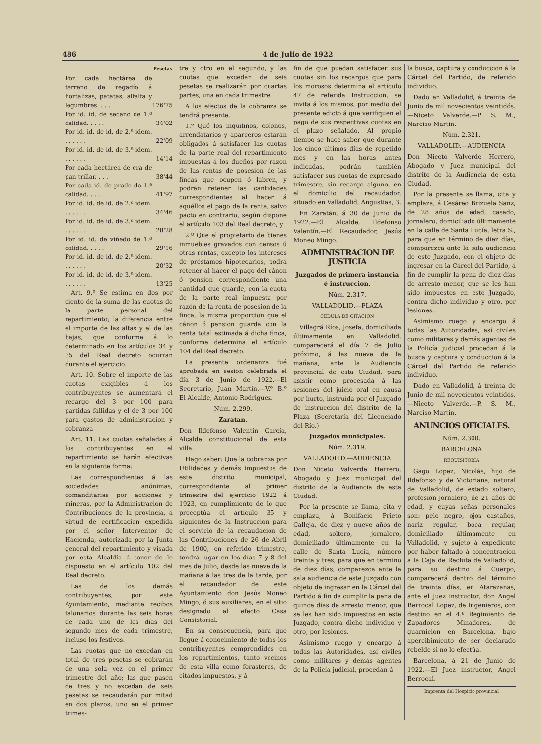486 4 de Julio de 1922
| | Pesetas |
| Por cada hectárea de terreno de regadío á hortalizas, patatas, alfalfa y legumbres. . . . | 176'75 |
| Por id. id. de secano de 1.ª calidad. . . . . | 34'02 |
| Por id. id. de id. de 2.ª idem. . . . . . . | 22'09 |
| Por id. id. de id. de 3.ª idem. . . . . . . | 14'14 |
| Por cada hectárea de era de pan trillar. . . . | 38'44 |
| Por cada id. de prado de 1.ª calidad. . . . . | 41'97 |
| Por id. id. de id. de 2.ª idem. . . . . . . | 34'46 |
| Por id. id. de id. de 3.ª idem. . . . . . . | 28'28 |
| Por id. id. de viñedo de 1.ª calidad. . . . . | 29'16 |
| Por id. id. de id. de 2.ª idem. . . . . . . | 20'32 |
| Por id. id. de id. de 3.ª idem. . . . . . . | 13'25 |
Art. 9.º Se estima en dos por ciento de la suma de las cuotas de la parte personal del repartimiento; la diferencia entre el importe de las altas y el de las bajas, que conforme á lo determinado en los artículos 34 y 35 del Real decreto ocurran durante el ejercicio.
Art. 10. Sobre el importe de las cuotas exigibles á los contribuyentes se aumentará el recargo del 3 por 100 para partidas fallidas y el de 3 por 100 para gastos de administracion y cobranza
Art. 11. Las cuotas señaladas á los contribuyentes en el repartimiento se harán efectivas en la siguiente forma:
Las correspondientes á las sociedades anónimas, comanditarias por acciones y mineras, por la Administracion de Contribuciones de la provincia, á virtud de certificacion expedida por el señor Interventor de Hacienda, autorizada por la Junta general del repartimiento y visada por esta Alcaldía á tenor de lo dispuesto en el artículo 102 del Real decreto.
Las de los demás contribuyentes, por este Ayuntamiento, mediante recibos talonarios durante las seis horas de cada uno de los días del segundo mes de cada trimestre, incluso los festivos.
Las cuotas que no excedan en total de tres pesetas se cobrarán de una sola vez en el primer trimestre del año; las que pasen de tres y no excedan de seis pesetas se recaudarán por mitad en dos plazos, uno en el primer trimes-
tre y otro en el segundo, y las cuotas que excedan de seis pesetas se realizarán por cuartas partes, una en cada trimestre.
A los efectos de la cobranza se tendrá presente.
1.º Qué los inquilinos, colonos, arrendatarios y aparceros estarán obligados á satisfacer las cuotas de la parte real del repartimiento impuestas á los dueños por razon de las rentas de posesion de las fincas que ocupen ó labren, y podrán retener las cantidades correspondientes al hacer á aquéllos el pago de la renta, salvo pacto en contrario, según dispone el artículo 103 del Real decreto, y
2.º Que el propietario de bienes inmuebles gravados con censos ú otras rentas, excepto los intereses de préstamos hipotecarios, podrá retener al hacer el pago del cánon ó pension correspondiente una cantidad que guarde, con la cuota de la parte real impuesta por razón de la renta de posesion de la finca, la misma proporcion que el cánon ó pension guarda con la renta total estimada á dicha finca, conforme determina el artículo 104 del Real decreto.
La presente ordenanza fué aprobada en sesion celebrada el día 3 de Junio de 1922.—El Secretario, Juan Martín.—V.º B.º El Alcalde, Antonio Rodriguez.
Núm. 2.299.
Zaratan.
Don Ildefonso Valentín García, Alcalde constitucional de esta villa.
Hago saber: Que la cobranza por Utilidades y demás impuestos de este distrito municipal, correspondiente al primer trimestre del ejercicio 1922 á 1923, en cumplimiento de lo que preceptúa el artículo 35 y siguientes de la Instruccion para el servicio de la recaudacion de las Contribuciones de 26 de Abril de 1900, en referido trimestre, tendrá lugar en los días 7 y 8 del mes de Julio, desde las nueve de la mañana á las tres de la tarde, por el recaudador de este Ayuntamiento don Jesús Moneo Mingo, ó sus auxiliares, en el sitio designado al efecto Casa Consistorial.
En su consecuencia, para que llegue á conocimiento de todos los contribuyentes comprendidos en los repartimientos, tanto vecinos de esta villa como forasteros, de citados impuestos, y á
fin de que puedan satisfacer sus cuotas sin los recargos que para los morosos determina el artículo 47 de referida Instruccion, se invita á los mismos, por medio del presente edicto á que verifiquen el pago de sus respectivas cuotas en el plazo señalado. Al propio tiempo se hace saber que durante los cinco últimos días de repetido mes y en las horas antes indicadas, podrán también satisfacer sus cuotas de expresado trimestre, sin recargo alguno, en el domicilio del recaudador, situado en Valladolid, Angustias, 3.
En Zaratán, á 30 de Junio de 1922.—El Alcalde, Ildefonso Valentín.—El Recaudador, Jesús Moneo Mingo.
ADMINISTRACION DE JUSTICIA
Juzgados de primera instancia é instruccion.
Núm. 2.317.
VALLADOLID.—PLAZA
CEDULA DE CITACION
Villagrá Ríos, Josefa, domiciliada últimamente en Valladolid, comparecerá el día 7 de Julio próximo, á las nueve de la mañana, ante la Audiencia provincial de esta Ciudad, para asistir como procesada á las sesiones del juicio oral en causa por hurto, instruída por el Juzgado de instruccion del distrito de la Plaza (Secretaría del Licenciado del Río.)
Juzgados municipales.
Núm. 2.319.
VALLADOLID.—AUDIENCIA
Don Niceto Valverde Herrero, Abogado y Juez municipal del distrito de la Audiencia de esta Ciudad.
Por la presente se llama, cita y emplaza, á Bonifacio Prieto Calleja, de diez y nueve años de edad, soltero, jornalero, domiciliado últimamente en la calle de Santa Lucía, número treinta y tres, para que en término de diez días, comparezca ante la sala audiencia de este Juzgado con objeto de ingresar en la Cárcel del Partido á fin de cumplir la pena de quince días de arresto menor, que se les han sido impuestos en este Juzgado, contra dicho individuo y otro, por lesiones.
Asimismo ruego y encargo á todas las Autoridades, así civiles como militares y demás agentes de la Policía judicial, procedan á
la busca, captura y conduccion á la Cárcel del Partido, de referido individuo.
Dado en Valladolid, á treinta de Junio de mil novecientos veintidós.—Niceto Valverde.—P. S. M., Narciso Martin.
Núm. 2.321.
VALLADOLID.—AUDIENCIA
Don Niceto Valverde Herrero, Abogado y Juez municipal del distrito de la Audiencia de esta Ciudad.
Por la presente se llama, cita y emplaza, á Cesáreo Brizuela Sanz, de 28 años de edad, casado, jornalero, domiciliado últimamente en la calle de Santa Lucía, letra S., para que en término de diez días, comparezca ante la sala audiencia de este Juzgado, con el objeto de ingresar en la Cárcel del Partido, á fin de cumplir la pena de diez días de arresto menor, que se les han sido impuestos en este Juzgado, contra dicho individuo y otro, por lesiones.
Asimismo ruego y encargo á todas las Autoridades, así civiles como militares y demás agentes de la Policía judicial procedan á la busca y captura y conduccion á la Cárcel del Partido de referido individuo.
Dado en Valladolid, á treinta de Junio de mil novecientos veintidós.—Niceto Valverde.—P. S. M., Narciso Martin.
ANUNCIOS OFICIALES.
Núm. 2.300.
BARCELONA
REQUISITORIA
Gago Lopez, Nicolás, hijo de Ildefonso y de Victoriana, natural de Valladolid, de estado soltero, profesion jornalero, de 21 años de edad, y cuyas señas personales son: pelo negro, ojos castaños, nariz regular, boca regular, domiciliado últimamente en Valladolid, y sujeto á expediente por haber faltado á concentracion á la Caja de Recluta de Valladolid, para su destino á Cuerpo, comparecerá dentro del término de treinta días, en Atarazanas, ante el Juez instructor, don Angel Berrocal Lopez, de Ingenieros, con destino en el 4.º Regimiento de Zapadores Minadores, de guarnicion en Barcelona, bajo apercibimiento de ser declarado rebelde si no lo efectúa.
Barcelona, á 21 de Junio de 1922.—El Juez instructor, Angel Berrocal.
Imprenta del Hospicio provincial